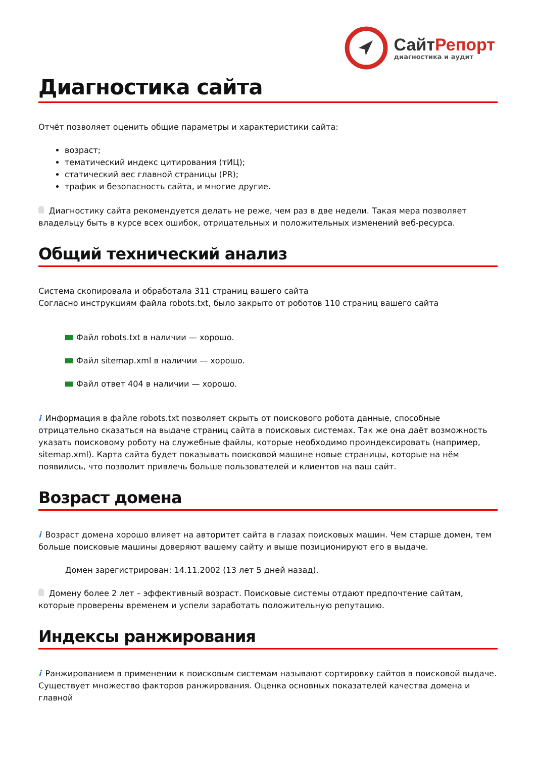СайтРепорт
диагностика и аудит
Диагностика сайта
Отчёт позволяет оценить общие параметры и характеристики сайта:
возраст;
тематический индекс цитирования (тИЦ);
статический вес главной страницы (PR);
трафик и безопасность сайта, и многие другие.
Диагностику сайта рекомендуется делать не реже, чем раз в две недели. Такая мера позволяет владельцу быть в курсе всех ошибок, отрицательных и положительных изменений веб-ресурса.
Общий технический анализ
Система скопировала и обработала 311 страниц вашего сайта
Согласно инструкциям файла robots.txt, было закрыто от роботов 110 страниц вашего сайта
Файл robots.txt в наличии — хорошо.
Файл sitemap.xml в наличии — хорошо.
Файл ответ 404 в наличии — хорошо.
i Информация в файле robots.txt позволяет скрыть от поискового робота данные, способные отрицательно сказаться на выдаче страниц сайта в поисковых системах. Так же она даёт возможность указать поисковому роботу на служебные файлы, которые необходимо проиндексировать (например, sitemap.xml). Карта сайта будет показывать поисковой машине новые страницы, которые на нём появились, что позволит привлечь больше пользователей и клиентов на ваш сайт.
Возраст домена
i Возраст домена хорошо влияет на авторитет сайта в глазах поисковых машин. Чем старше домен, тем больше поисковые машины доверяют вашему сайту и выше позиционируют его в выдаче.
Домен зарегистрирован: 14.11.2002 (13 лет 5 дней назад).
Домену более 2 лет – эффективный возраст. Поисковые системы отдают предпочтение сайтам, которые проверены временем и успели заработать положительную репутацию.
Индексы ранжирования
i Ранжированием в применении к поисковым системам называют сортировку сайтов в поисковой выдаче. Существует множество факторов ранжирования. Оценка основных показателей качества домена и главной